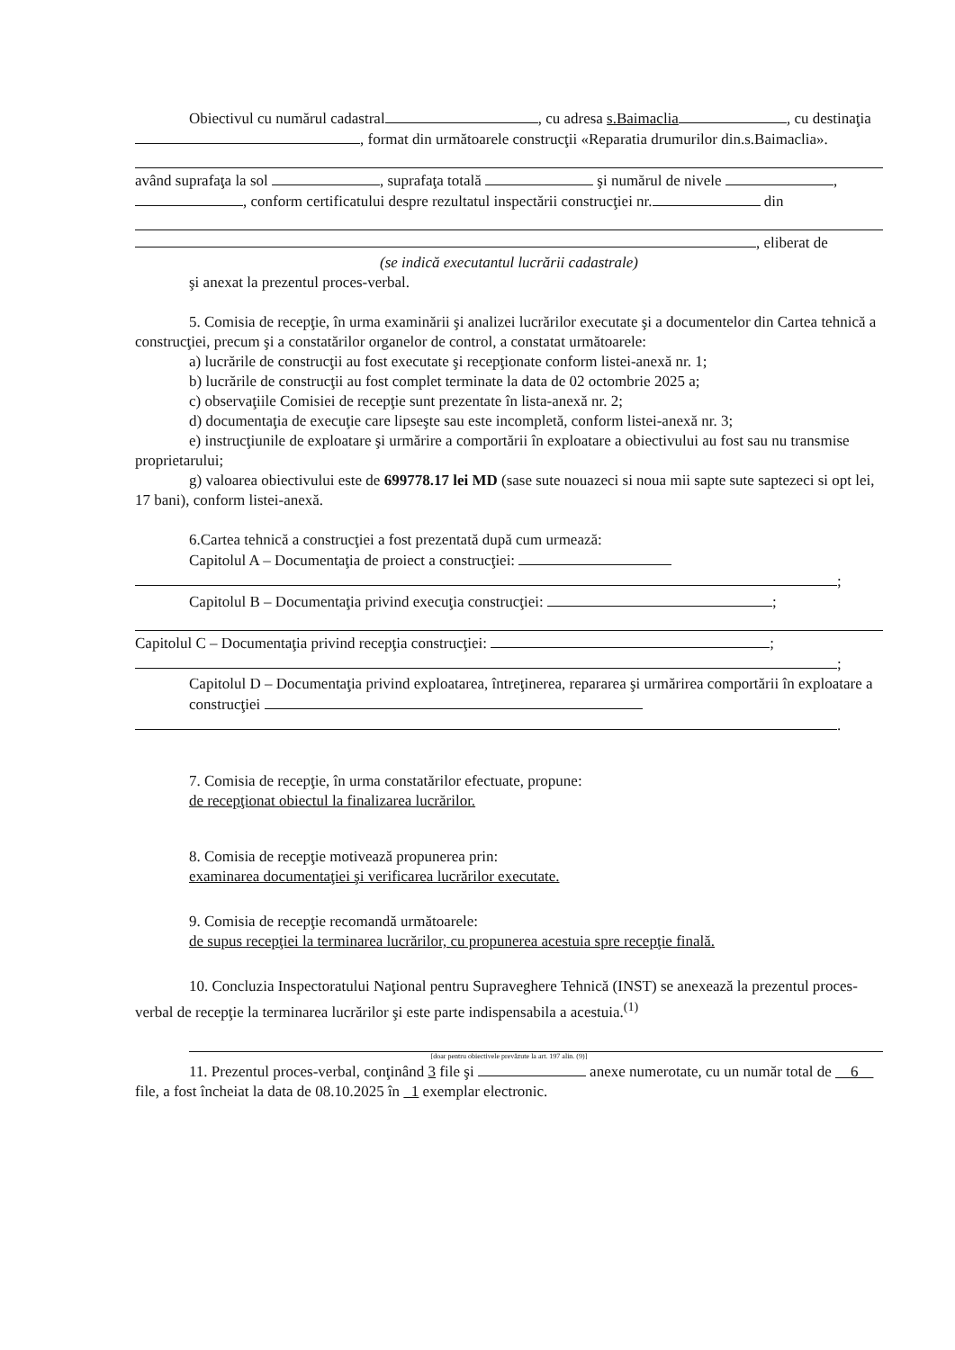Obiectivul cu numărul cadastral , cu adresa s.Baimaclia , cu destinaţia , format din următoarele construcţii «Reparatia drumurilor din.s.Baimaclia».
având suprafaţa la sol , suprafaţa totală şi numărul de nivele , , conform certificatului despre rezultatul inspectării construcţiei nr. din
, eliberat de
(se indică executantul lucrării cadastrale)
şi anexat la prezentul proces-verbal.
5. Comisia de recepţie, în urma examinării şi analizei lucrărilor executate şi a documentelor din Cartea tehnică a construcţiei, precum şi a constatărilor organelor de control, a constatat următoarele:
a) lucrările de construcţii au fost executate şi recepţionate conform listei-anexă nr. 1;
b) lucrările de construcţii au fost complet terminate la data de 02 octombrie 2025 a;
c) observaţiile Comisiei de recepţie sunt prezentate în lista-anexă nr. 2;
d) documentaţia de execuţie care lipseşte sau este incompletă, conform listei-anexă nr. 3;
e) instrucţiunile de exploatare şi urmărire a comportării în exploatare a obiectivului au fost sau nu transmise proprietarului;
g) valoarea obiectivului este de 699778.17 lei MD (sase sute nouazeci si noua mii sapte sute saptezeci si opt lei, 17 bani), conform listei-anexă.
6.Cartea tehnică a construcţiei a fost prezentată după cum urmează:
Capitolul A – Documentaţia de proiect a construcţiei:
;
Capitolul B – Documentaţia privind execuţia construcţiei: ;
Capitolul C – Documentaţia privind recepţia construcţiei: ;
;
Capitolul D – Documentaţia privind exploatarea, întreţinerea, repararea şi urmărirea comportării în exploatare a construcţiei
.
7. Comisia de recepţie, în urma constatărilor efectuate, propune:
de recepţionat obiectul la finalizarea lucrărilor.
8. Comisia de recepţie motivează propunerea prin:
examinarea documentaţiei şi verificarea lucrărilor executate.
9. Comisia de recepţie recomandă următoarele:
de supus recepţiei la terminarea lucrărilor, cu propunerea acestuia spre recepţie finală.
10. Concluzia Inspectoratului Naţional pentru Supraveghere Tehnică (INST) se anexează la prezentul proces-verbal de recepţie la terminarea lucrărilor şi este parte indispensabila a acestuia.<sup>(1)</sup>
[doar pentru obiectivele prevăzute la art. 197 alin. (9)]
11. Prezentul proces-verbal, conţinând 3 file şi anexe numerotate, cu un număr total de 6 file, a fost încheiat la data de 08.10.2025 în 1 exemplar electronic.